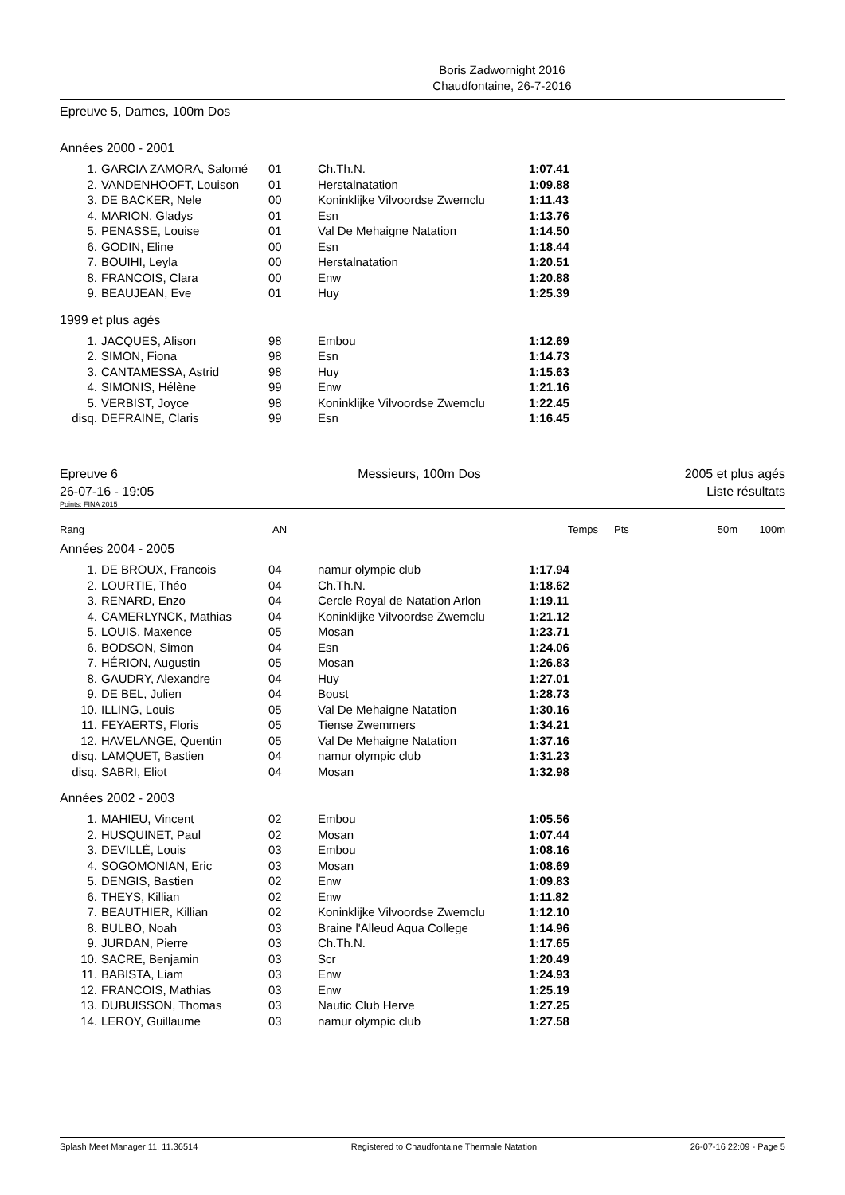Boris Zadwornight 2016
Chaudfontaine, 26-7-2016
Epreuve 5, Dames, 100m Dos
Années 2000 - 2001
| 1. | GARCIA ZAMORA, Salomé | 01 | Ch.Th.N. | 1:07.41 |
| 2. | VANDENHOOFT, Louison | 01 | Herstalnatation | 1:09.88 |
| 3. | DE BACKER, Nele | 00 | Koninklijke Vilvoordse Zwemclu | 1:11.43 |
| 4. | MARION, Gladys | 01 | Esn | 1:13.76 |
| 5. | PENASSE, Louise | 01 | Val De Mehaigne Natation | 1:14.50 |
| 6. | GODIN, Eline | 00 | Esn | 1:18.44 |
| 7. | BOUIHI, Leyla | 00 | Herstalnatation | 1:20.51 |
| 8. | FRANCOIS, Clara | 00 | Enw | 1:20.88 |
| 9. | BEAUJEAN, Eve | 01 | Huy | 1:25.39 |
1999 et plus agés
| 1. | JACQUES, Alison | 98 | Embou | 1:12.69 |
| 2. | SIMON, Fiona | 98 | Esn | 1:14.73 |
| 3. | CANTAMESSA, Astrid | 98 | Huy | 1:15.63 |
| 4. | SIMONIS, Hélène | 99 | Enw | 1:21.16 |
| 5. | VERBIST, Joyce | 98 | Koninklijke Vilvoordse Zwemclu | 1:22.45 |
| disq. | DEFRAINE, Claris | 99 | Esn | 1:16.45 |
Epreuve 6
26-07-16 - 19:05
Messieurs, 100m Dos 2005 et plus agés
Liste résultats
Points: FINA 2015
| Rang | AN | | Temps | Pts | 50m | 100m |
Années 2004 - 2005
| 1. | DE BROUX, Francois | 04 | namur olympic club | 1:17.94 |
| 2. | LOURTIE, Théo | 04 | Ch.Th.N. | 1:18.62 |
| 3. | RENARD, Enzo | 04 | Cercle Royal de Natation Arlon | 1:19.11 |
| 4. | CAMERLYNCK, Mathias | 04 | Koninklijke Vilvoordse Zwemclu | 1:21.12 |
| 5. | LOUIS, Maxence | 05 | Mosan | 1:23.71 |
| 6. | BODSON, Simon | 04 | Esn | 1:24.06 |
| 7. | HÉRION, Augustin | 05 | Mosan | 1:26.83 |
| 8. | GAUDRY, Alexandre | 04 | Huy | 1:27.01 |
| 9. | DE BEL, Julien | 04 | Boust | 1:28.73 |
| 10. | ILLING, Louis | 05 | Val De Mehaigne Natation | 1:30.16 |
| 11. | FEYAERTS, Floris | 05 | Tiense Zwemmers | 1:34.21 |
| 12. | HAVELANGE, Quentin | 05 | Val De Mehaigne Natation | 1:37.16 |
| disq. | LAMQUET, Bastien | 04 | namur olympic club | 1:31.23 |
| disq. | SABRI, Eliot | 04 | Mosan | 1:32.98 |
Années 2002 - 2003
| 1. | MAHIEU, Vincent | 02 | Embou | 1:05.56 |
| 2. | HUSQUINET, Paul | 02 | Mosan | 1:07.44 |
| 3. | DEVILLÉ, Louis | 03 | Embou | 1:08.16 |
| 4. | SOGOMONIAN, Eric | 03 | Mosan | 1:08.69 |
| 5. | DENGIS, Bastien | 02 | Enw | 1:09.83 |
| 6. | THEYS, Killian | 02 | Enw | 1:11.82 |
| 7. | BEAUTHIER, Killian | 02 | Koninklijke Vilvoordse Zwemclu | 1:12.10 |
| 8. | BULBO, Noah | 03 | Braine l'Alleud Aqua College | 1:14.96 |
| 9. | JURDAN, Pierre | 03 | Ch.Th.N. | 1:17.65 |
| 10. | SACRE, Benjamin | 03 | Scr | 1:20.49 |
| 11. | BABISTA, Liam | 03 | Enw | 1:24.93 |
| 12. | FRANCOIS, Mathias | 03 | Enw | 1:25.19 |
| 13. | DUBUISSON, Thomas | 03 | Nautic Club Herve | 1:27.25 |
| 14. | LEROY, Guillaume | 03 | namur olympic club | 1:27.58 |
Splash Meet Manager 11, 11.36514 Registered to Chaudfontaine Thermale Natation 26-07-16 22:09 - Page 5